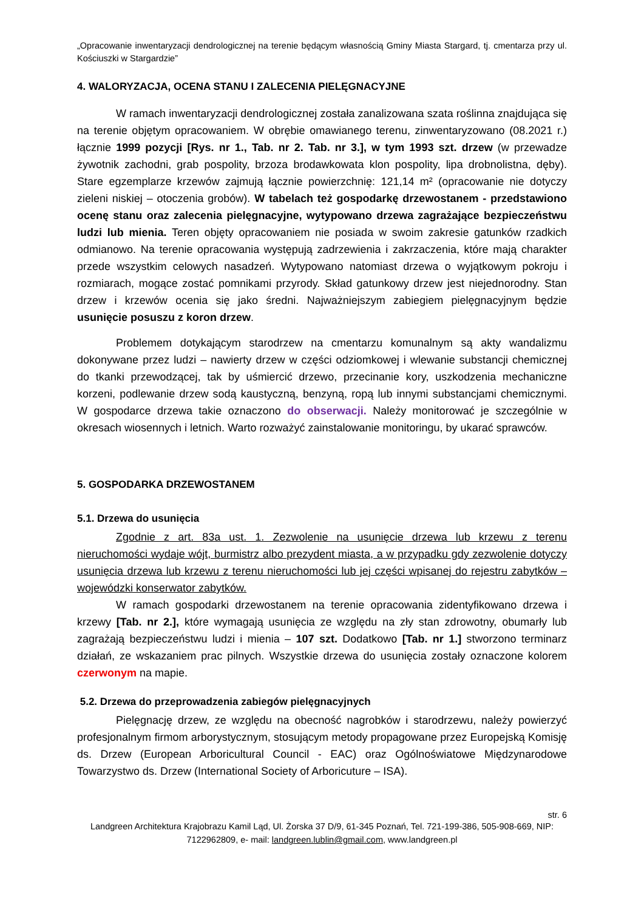„Opracowanie inwentaryzacji dendrologicznej na terenie będącym własnością Gminy Miasta Stargard, tj. cmentarza przy ul. Kościuszki w Stargardzie”
4. WALORYZACJA, OCENA STANU I ZALECENIA PIELĘGNACYJNE
W ramach inwentaryzacji dendrologicznej została zanalizowana szata roślinna znajdująca się na terenie objętym opracowaniem. W obrębie omawianego terenu, zinwentaryzowano (08.2021 r.) łącznie 1999 pozycji [Rys. nr 1., Tab. nr 2. Tab. nr 3.], w tym 1993 szt. drzew (w przewadze żywotnik zachodni, grab pospolity, brzoza brodawkowata klon pospolity, lipa drobnolistna, dęby). Stare egzemplarze krzewów zajmują łącznie powierzchnię: 121,14 m² (opracowanie nie dotyczy zieleni niskiej – otoczenia grobów). W tabelach też gospodarkę drzewostanem - przedstawiono ocenę stanu oraz zalecenia pielęgnacyjne, wytypowano drzewa zagrażające bezpieczeństwu ludzi lub mienia. Teren objęty opracowaniem nie posiada w swoim zakresie gatunków rzadkich odmianowo. Na terenie opracowania występują zadrzewienia i zakrzaczenia, które mają charakter przede wszystkim celowych nasadzeń. Wytypowano natomiast drzewa o wyjątkowym pokroju i rozmiarach, mogące zostać pomnikami przyrody. Skład gatunkowy drzew jest niejednorodny. Stan drzew i krzewów ocenia się jako średni. Najważniejszym zabiegiem pielęgnacyjnym będzie usunięcie posuszu z koron drzew.
Problemem dotykającym starodrzew na cmentarzu komunalnym są akty wandalizmu dokonywane przez ludzi – nawierty drzew w części odziomkowej i wlewanie substancji chemicznej do tkanki przewodzącej, tak by uśmiercić drzewo, przecinanie kory, uszkodzenia mechaniczne korzeni, podlewanie drzew sodą kaustyczną, benzyną, ropą lub innymi substancjami chemicznymi. W gospodarce drzewa takie oznaczono do obserwacji. Należy monitorować je szczególnie w okresach wiosennych i letnich. Warto rozważyć zainstalowanie monitoringu, by ukarać sprawców.
5. GOSPODARKA DRZEWOSTANEM
5.1. Drzewa do usunięcia
Zgodnie z art. 83a ust. 1. Zezwolenie na usunięcie drzewa lub krzewu z terenu nieruchomości wydaje wójt, burmistrz albo prezydent miasta, a w przypadku gdy zezwolenie dotyczy usunięcia drzewa lub krzewu z terenu nieruchomości lub jej części wpisanej do rejestru zabytków – wojewódzki konserwator zabytków.
W ramach gospodarki drzewostanem na terenie opracowania zidentyfikowano drzewa i krzewy [Tab. nr 2.], które wymagają usunięcia ze względu na zły stan zdrowotny, obumarły lub zagrażają bezpieczeństwu ludzi i mienia – 107 szt. Dodatkowo [Tab. nr 1.] stworzono terminarz działań, ze wskazaniem prac pilnych. Wszystkie drzewa do usunięcia zostały oznaczone kolorem czerwonym na mapie.
5.2. Drzewa do przeprowadzenia zabiegów pielęgnacyjnych
Pielęgnację drzew, ze względu na obecność nagrobków i starodrzewu, należy powierzyć profesjonalnym firmom arborystycznym, stosującym metody propagowane przez Europejską Komisję ds. Drzew (European Arboricultural Council - EAC) oraz Ogólnoświatowe Międzynarodowe Towarzystwo ds. Drzew (International Society of Arboricuture – ISA).
str. 6
Landgreen Architektura Krajobrazu Kamil Ląd, Ul. Żorska 37 D/9, 61-345 Poznań, Tel. 721-199-386, 505-908-669, NIP: 7122962809, e- mail: landgreen.lublin@gmail.com, www.landgreen.pl